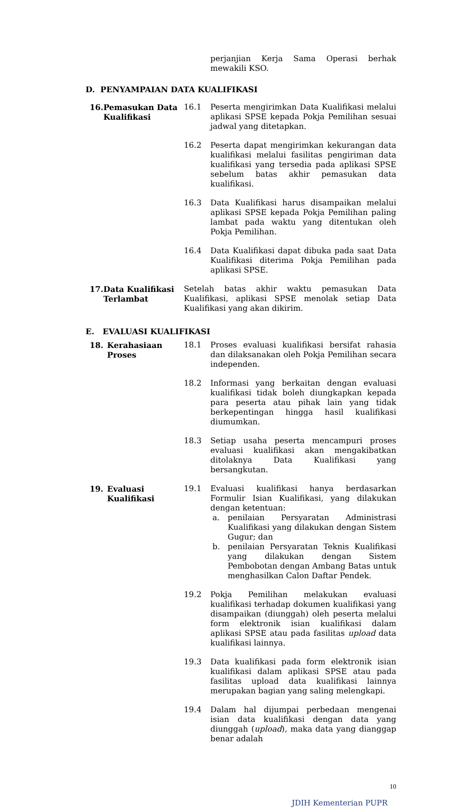perjanjian Kerja Sama Operasi berhak mewakili KSO.
D. PENYAMPAIAN DATA KUALIFIKASI
16. Pemasukan Data Kualifikasi
16.1 Peserta mengirimkan Data Kualifikasi melalui aplikasi SPSE kepada Pokja Pemilihan sesuai jadwal yang ditetapkan.
16.2 Peserta dapat mengirimkan kekurangan data kualifikasi melalui fasilitas pengiriman data kualifikasi yang tersedia pada aplikasi SPSE sebelum batas akhir pemasukan data kualifikasi.
16.3 Data Kualifikasi harus disampaikan melalui aplikasi SPSE kepada Pokja Pemilihan paling lambat pada waktu yang ditentukan oleh Pokja Pemilihan.
16.4 Data Kualifikasi dapat dibuka pada saat Data Kualifikasi diterima Pokja Pemilihan pada aplikasi SPSE.
17. Data Kualifikasi Terlambat
Setelah batas akhir waktu pemasukan Data Kualifikasi, aplikasi SPSE menolak setiap Data Kualifikasi yang akan dikirim.
E. EVALUASI KUALIFIKASI
18. Kerahasiaan Proses
18.1 Proses evaluasi kualifikasi bersifat rahasia dan dilaksanakan oleh Pokja Pemilihan secara independen.
18.2 Informasi yang berkaitan dengan evaluasi kualifikasi tidak boleh diungkapkan kepada para peserta atau pihak lain yang tidak berkepentingan hingga hasil kualifikasi diumumkan.
18.3 Setiap usaha peserta mencampuri proses evaluasi kualifikasi akan mengakibatkan ditolaknya Data Kualifikasi yang bersangkutan.
19. Evaluasi Kualifikasi
19.1 Evaluasi kualifikasi hanya berdasarkan Formulir Isian Kualifikasi, yang dilakukan dengan ketentuan:
a. penilaian Persyaratan Administrasi Kualifikasi yang dilakukan dengan Sistem Gugur; dan
b. penilaian Persyaratan Teknis Kualifikasi yang dilakukan dengan Sistem Pembobotan dengan Ambang Batas untuk menghasilkan Calon Daftar Pendek.
19.2 Pokja Pemilihan melakukan evaluasi kualifikasi terhadap dokumen kualifikasi yang disampaikan (diunggah) oleh peserta melalui form elektronik isian kualifikasi dalam aplikasi SPSE atau pada fasilitas upload data kualifikasi lainnya.
19.3 Data kualifikasi pada form elektronik isian kualifikasi dalam aplikasi SPSE atau pada fasilitas upload data kualifikasi lainnya merupakan bagian yang saling melengkapi.
19.4 Dalam hal dijumpai perbedaan mengenai isian data kualifikasi dengan data yang diunggah (upload), maka data yang dianggap benar adalah
10
JDIH Kementerian PUPR